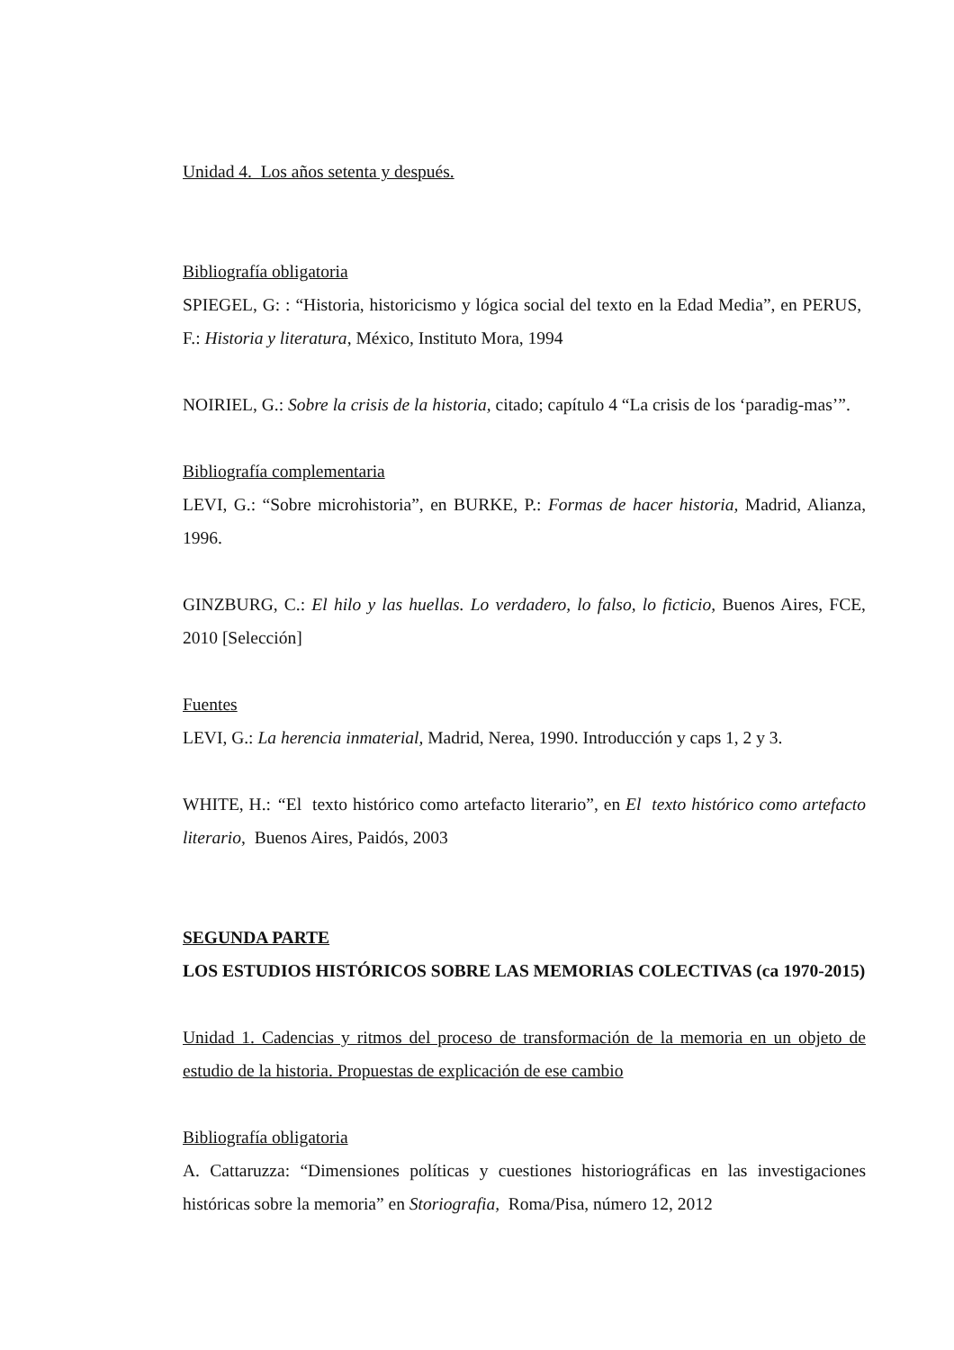Unidad 4. Los años setenta y después.
Bibliografía obligatoria
SPIEGEL, G: : “Historia, historicismo y lógica social del texto en la Edad Media”, en PERUS, F.: Historia y literatura, México, Instituto Mora, 1994
NOIRIEL, G.: Sobre la crisis de la historia, citado; capítulo 4 “La crisis de los ‘paradig-mas’”.
Bibliografía complementaria
LEVI, G.: “Sobre microhistoria”, en BURKE, P.: Formas de hacer historia, Madrid, Alianza, 1996.
GINZBURG, C.: El hilo y las huellas. Lo verdadero, lo falso, lo ficticio, Buenos Aires, FCE, 2010 [Selección]
Fuentes
LEVI, G.: La herencia inmaterial, Madrid, Nerea, 1990. Introducción y caps 1, 2 y 3.
WHITE, H.: “El texto histórico como artefacto literario”, en El texto histórico como artefacto literario, Buenos Aires, Paidós, 2003
SEGUNDA PARTE
LOS ESTUDIOS HISTÓRICOS SOBRE LAS MEMORIAS COLECTIVAS (ca 1970-2015)
Unidad 1. Cadencias y ritmos del proceso de transformación de la memoria en un objeto de estudio de la historia. Propuestas de explicación de ese cambio
Bibliografía obligatoria
A. Cattaruzza: “Dimensiones políticas y cuestiones historiográficas en las investigaciones históricas sobre la memoria” en Storiografia, Roma/Pisa, número 12, 2012